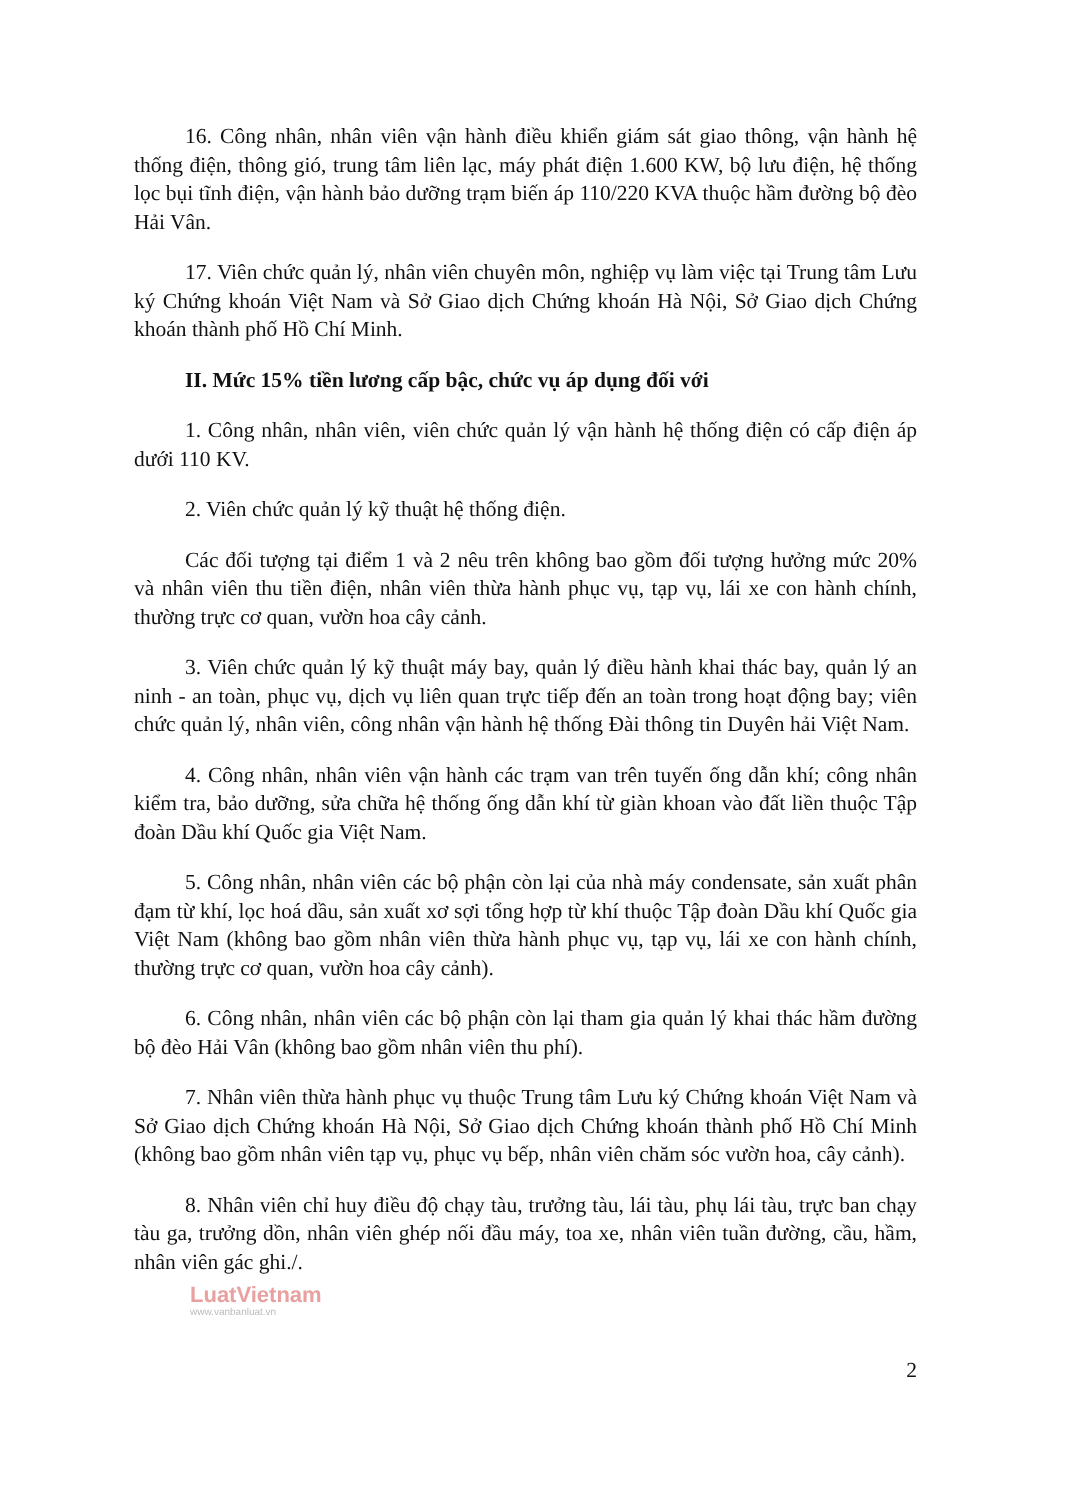16. Công nhân, nhân viên vận hành điều khiển giám sát giao thông, vận hành hệ thống điện, thông gió, trung tâm liên lạc, máy phát điện 1.600 KW, bộ lưu điện, hệ thống lọc bụi tĩnh điện, vận hành bảo dưỡng trạm biến áp 110/220 KVA thuộc hầm đường bộ đèo Hải Vân.
17. Viên chức quản lý, nhân viên chuyên môn, nghiệp vụ làm việc tại Trung tâm Lưu ký Chứng khoán Việt Nam và Sở Giao dịch Chứng khoán Hà Nội, Sở Giao dịch Chứng khoán thành phố Hồ Chí Minh.
II. Mức 15% tiền lương cấp bậc, chức vụ áp dụng đối với
1. Công nhân, nhân viên, viên chức quản lý vận hành hệ thống điện có cấp điện áp dưới 110 KV.
2. Viên chức quản lý kỹ thuật hệ thống điện.
Các đối tượng tại điểm 1 và 2 nêu trên không bao gồm đối tượng hưởng mức 20% và nhân viên thu tiền điện, nhân viên thừa hành phục vụ, tạp vụ, lái xe con hành chính, thường trực cơ quan, vườn hoa cây cảnh.
3. Viên chức quản lý kỹ thuật máy bay, quản lý điều hành khai thác bay, quản lý an ninh - an toàn, phục vụ, dịch vụ liên quan trực tiếp đến an toàn trong hoạt động bay; viên chức quản lý, nhân viên, công nhân vận hành hệ thống Đài thông tin Duyên hải Việt Nam.
4. Công nhân, nhân viên vận hành các trạm van trên tuyến ống dẫn khí; công nhân kiểm tra, bảo dưỡng, sửa chữa hệ thống ống dẫn khí từ giàn khoan vào đất liền thuộc Tập đoàn Dầu khí Quốc gia Việt Nam.
5. Công nhân, nhân viên các bộ phận còn lại của nhà máy condensate, sản xuất phân đạm từ khí, lọc hoá dầu, sản xuất xơ sợi tổng hợp từ khí thuộc Tập đoàn Dầu khí Quốc gia Việt Nam (không bao gồm nhân viên thừa hành phục vụ, tạp vụ, lái xe con hành chính, thường trực cơ quan, vườn hoa cây cảnh).
6. Công nhân, nhân viên các bộ phận còn lại tham gia quản lý khai thác hầm đường bộ đèo Hải Vân (không bao gồm nhân viên thu phí).
7. Nhân viên thừa hành phục vụ thuộc Trung tâm Lưu ký Chứng khoán Việt Nam và Sở Giao dịch Chứng khoán Hà Nội, Sở Giao dịch Chứng khoán thành phố Hồ Chí Minh (không bao gồm nhân viên tạp vụ, phục vụ bếp, nhân viên chăm sóc vườn hoa, cây cảnh).
8. Nhân viên chỉ huy điều độ chạy tàu, trưởng tàu, lái tàu, phụ lái tàu, trực ban chạy tàu ga, trưởng dồn, nhân viên ghép nối đầu máy, toa xe, nhân viên tuần đường, cầu, hầm, nhân viên gác ghi./.
LuatVietnam
www.vanbanluat.vn
2